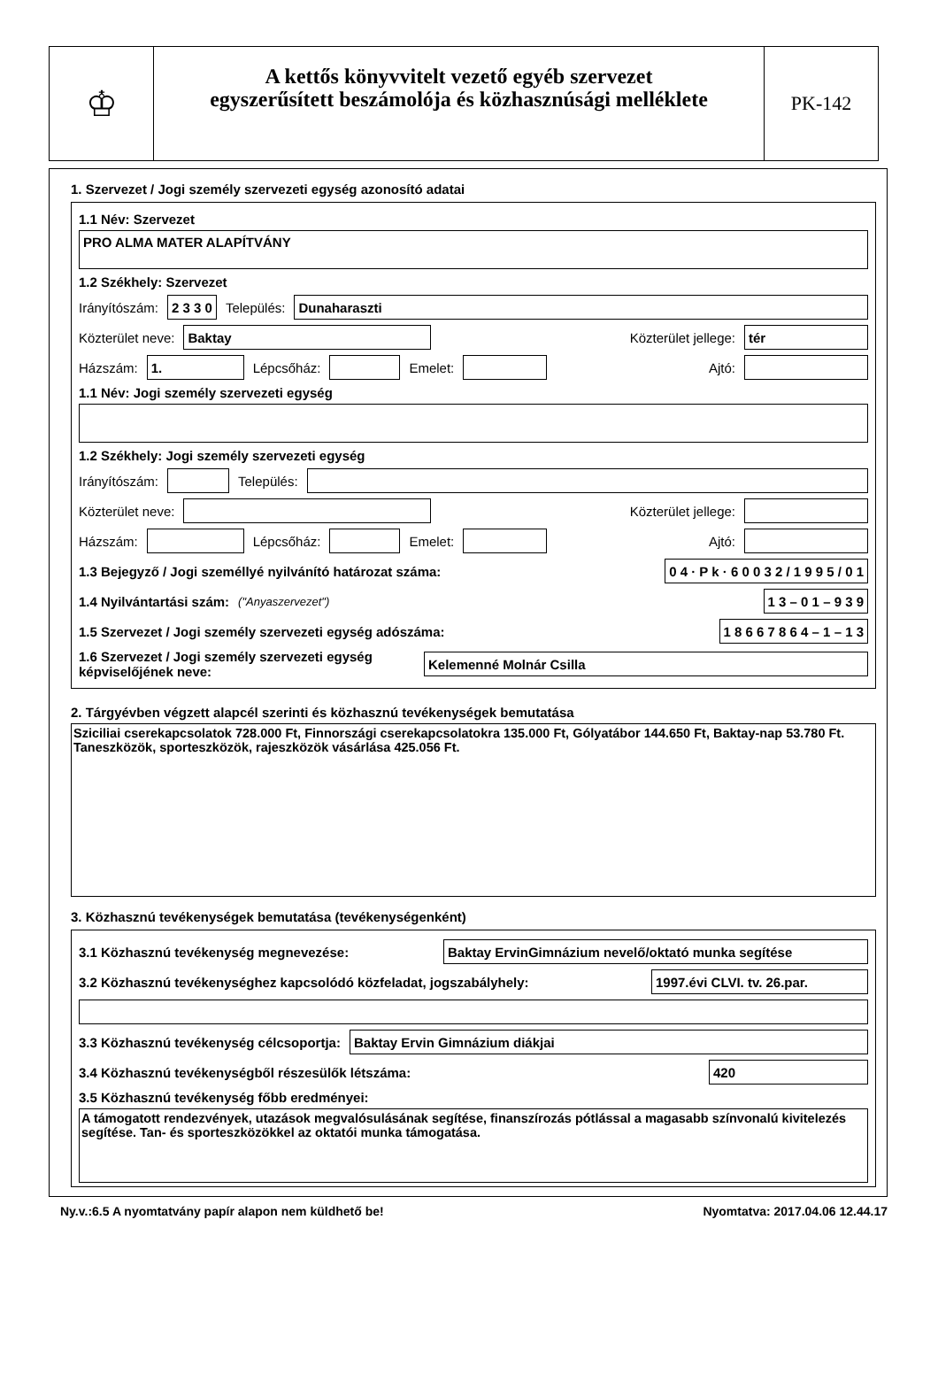♔
A kettős könyvvitelt vezető egyéb szervezet
egyszerűsített beszámolója és közhasznúsági melléklete
PK-142
1. Szervezet / Jogi személy szervezeti egység azonosító adatai
1.1 Név: Szervezet
PRO ALMA MATER ALAPÍTVÁNY
1.2 Székhely: Szervezet
Irányítószám: 2 3 3 0 Település: Dunaharaszti
Közterület neve: Baktay Közterület jellege: tér
Házszám: 1. Lépcsőház: Emelet: Ajtó:
1.1 Név: Jogi személy szervezeti egység
1.2 Székhely: Jogi személy szervezeti egység
Irányítószám: Település:
Közterület neve: Közterület jellege:
Házszám: Lépcsőház: Emelet: Ajtó:
1.3 Bejegyző / Jogi személlyé nyilvánító határozat száma: 0 4 · P k · 6 0 0 3 2 / 1 9 9 5 / 0 1
1.4 Nyilvántartási szám: ("Anyaszervezet") 1 3 – 0 1 – 9 3 9
1.5 Szervezet / Jogi személy szervezeti egység adószáma: 1 8 6 6 7 8 6 4 – 1 – 1 3
1.6 Szervezet / Jogi személy szervezeti egység képviselőjének neve: Kelemenné Molnár Csilla
2. Tárgyévben végzett alapcél szerinti és közhasznú tevékenységek bemutatása
Sziciliai cserekapcsolatok 728.000 Ft, Finnországi cserekapcsolatokra 135.000 Ft, Gólyatábor 144.650 Ft, Baktay-nap 53.780 Ft.
Taneszközök, sporteszközök, rajeszközök vásárlása 425.056 Ft.
3. Közhasznú tevékenységek bemutatása (tevékenységenként)
3.1 Közhasznú tevékenység megnevezése: Baktay ErvinGimnázium nevelő/oktató munka segítése
3.2 Közhasznú tevékenységhez kapcsolódó közfeladat, jogszabályhely: 1997.évi CLVI. tv. 26.par.
3.3 Közhasznú tevékenység célcsoportja: Baktay Ervin Gimnázium diákjai
3.4 Közhasznú tevékenységből részesülők létszáma: 420
3.5 Közhasznú tevékenység főbb eredményei:
A támogatott rendezvények, utazások megvalósulásának segítése, finanszírozás pótlással a magasabb színvonalú kivitelezés segítése. Tan- és sporteszközökkel az oktatói munka támogatása.
Ny.v.:6.5 A nyomtatvány papír alapon nem küldhető be! Nyomtatva: 2017.04.06 12.44.17